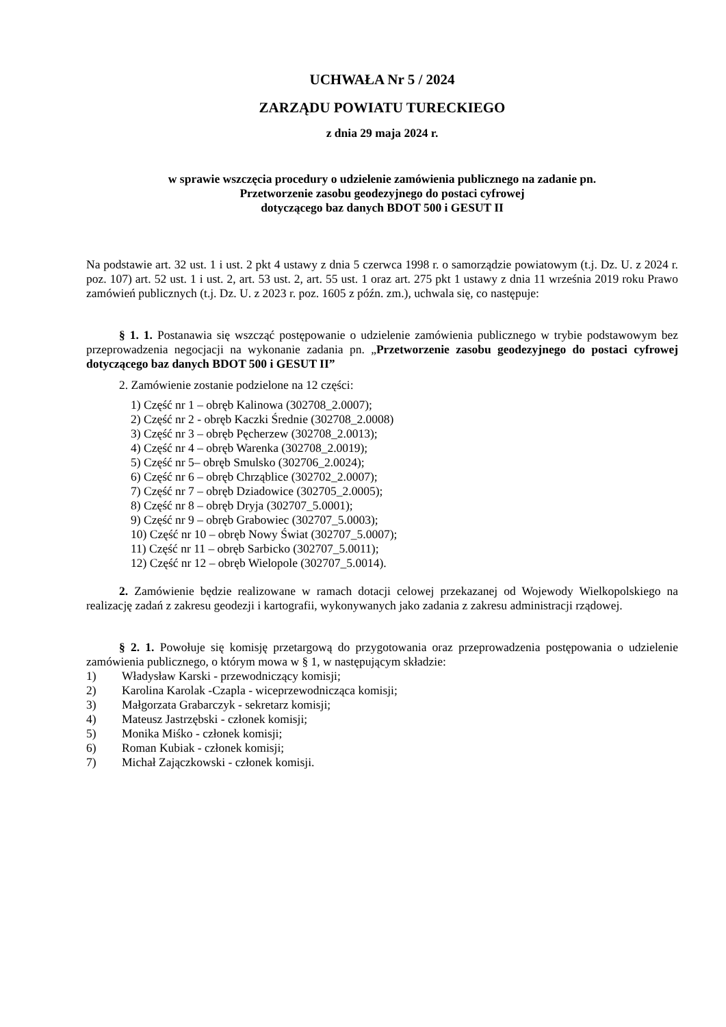UCHWAŁA Nr 5 / 2024
ZARZĄDU POWIATU TURECKIEGO
z dnia 29 maja 2024 r.
w sprawie wszczęcia procedury o udzielenie zamówienia publicznego na zadanie pn.
Przetworzenie zasobu geodezyjnego do postaci cyfrowej
dotyczącego baz danych BDOT 500 i GESUT II
Na podstawie art. 32 ust. 1 i ust. 2 pkt 4 ustawy z dnia 5 czerwca 1998 r. o samorządzie powiatowym (t.j. Dz. U. z 2024 r. poz. 107) art. 52 ust. 1 i ust. 2, art. 53 ust. 2, art. 55 ust. 1 oraz art. 275 pkt 1 ustawy z dnia 11 września 2019 roku Prawo zamówień publicznych (t.j. Dz. U. z 2023 r. poz. 1605 z późn. zm.), uchwala się, co następuje:
§ 1. 1. Postanawia się wszcząć postępowanie o udzielenie zamówienia publicznego w trybie podstawowym bez przeprowadzenia negocjacji na wykonanie zadania pn. „Przetworzenie zasobu geodezyjnego do postaci cyfrowej dotyczącego baz danych BDOT 500 i GESUT II”
2. Zamówienie zostanie podzielone na 12 części:
1) Część nr 1 – obręb Kalinowa (302708_2.0007);
2) Część nr 2 - obręb Kaczki Średnie (302708_2.0008)
3) Część nr 3 – obręb Pęcherzew (302708_2.0013);
4) Część nr 4 – obręb Warenka (302708_2.0019);
5) Część nr 5– obręb Smulsko (302706_2.0024);
6) Część nr 6 – obręb Chrząblice (302702_2.0007);
7) Część nr 7 – obręb Dziadowice (302705_2.0005);
8) Część nr 8 – obręb Dryja (302707_5.0001);
9) Część nr 9 – obręb Grabowiec (302707_5.0003);
10) Część nr 10 – obręb Nowy Świat (302707_5.0007);
11) Część nr 11 – obręb Sarbicko (302707_5.0011);
12) Część nr 12 – obręb Wielopole (302707_5.0014).
2. Zamówienie będzie realizowane w ramach dotacji celowej przekazanej od Wojewody Wielkopolskiego na realizację zadań z zakresu geodezji i kartografii, wykonywanych jako zadania z zakresu administracji rządowej.
§ 2. 1. Powołuje się komisję przetargową do przygotowania oraz przeprowadzenia postępowania o udzielenie zamówienia publicznego, o którym mowa w § 1, w następującym składzie:
1) Władysław Karski - przewodniczący komisji;
2) Karolina Karolak -Czapla - wiceprzewodnicząca komisji;
3) Małgorzata Grabarczyk - sekretarz komisji;
4) Mateusz Jastrzębski - członek komisji;
5) Monika Miśko - członek komisji;
6) Roman Kubiak - członek komisji;
7) Michał Zajączkowski - członek komisji.